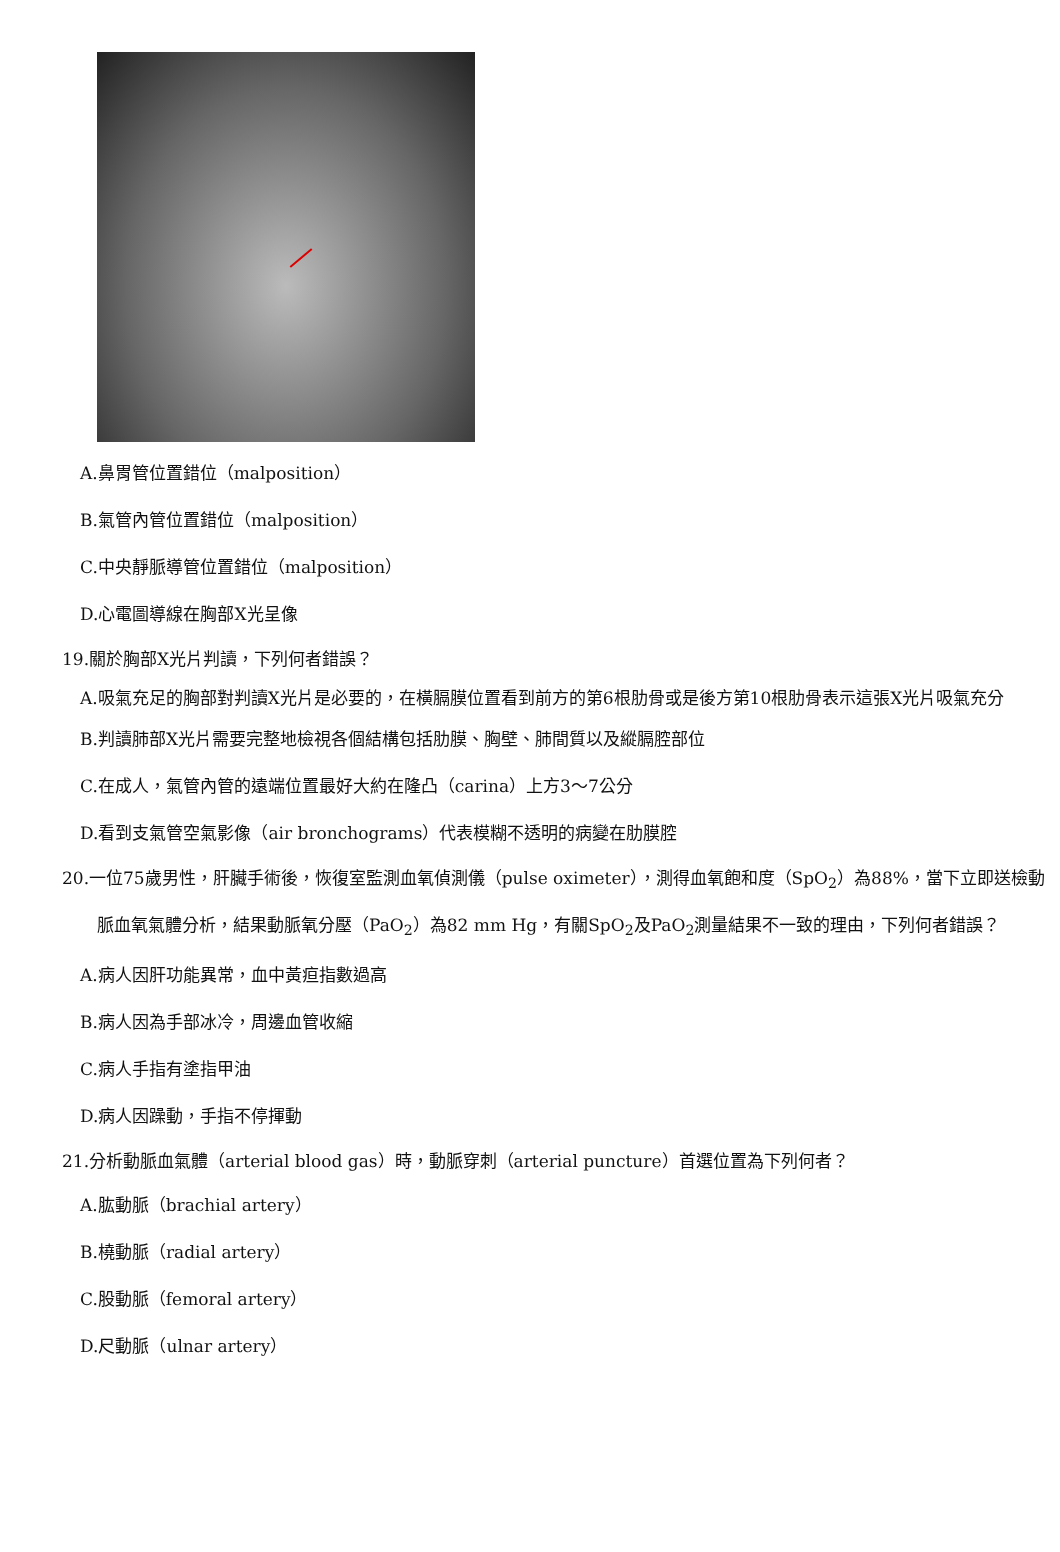A.鼻胃管位置錯位（malposition）
B.氣管內管位置錯位（malposition）
C.中央靜脈導管位置錯位（malposition）
D.心電圖導線在胸部X光呈像
19.關於胸部X光片判讀，下列何者錯誤？
A.吸氣充足的胸部對判讀X光片是必要的，在橫膈膜位置看到前方的第6根肋骨或是後方第10根肋骨表示這張X光片吸氣充分
B.判讀肺部X光片需要完整地檢視各個結構包括肋膜、胸壁、肺間質以及縱膈腔部位
C.在成人，氣管內管的遠端位置最好大約在隆凸（carina）上方3～7公分
D.看到支氣管空氣影像（air bronchograms）代表模糊不透明的病變在肋膜腔
20.一位75歲男性，肝臟手術後，恢復室監測血氧偵測儀（pulse oximeter），測得血氧飽和度（SpO<sub>2</sub>）為88%，當下立即送檢動脈血氧氣體分析，結果動脈氧分壓（PaO<sub>2</sub>）為82 mm Hg，有關SpO<sub>2</sub>及PaO<sub>2</sub>測量結果不一致的理由，下列何者錯誤？
A.病人因肝功能異常，血中黃疸指數過高
B.病人因為手部冰冷，周邊血管收縮
C.病人手指有塗指甲油
D.病人因躁動，手指不停揮動
21.分析動脈血氣體（arterial blood gas）時，動脈穿刺（arterial puncture）首選位置為下列何者？
A.肱動脈（brachial artery）
B.橈動脈（radial artery）
C.股動脈（femoral artery）
D.尺動脈（ulnar artery）